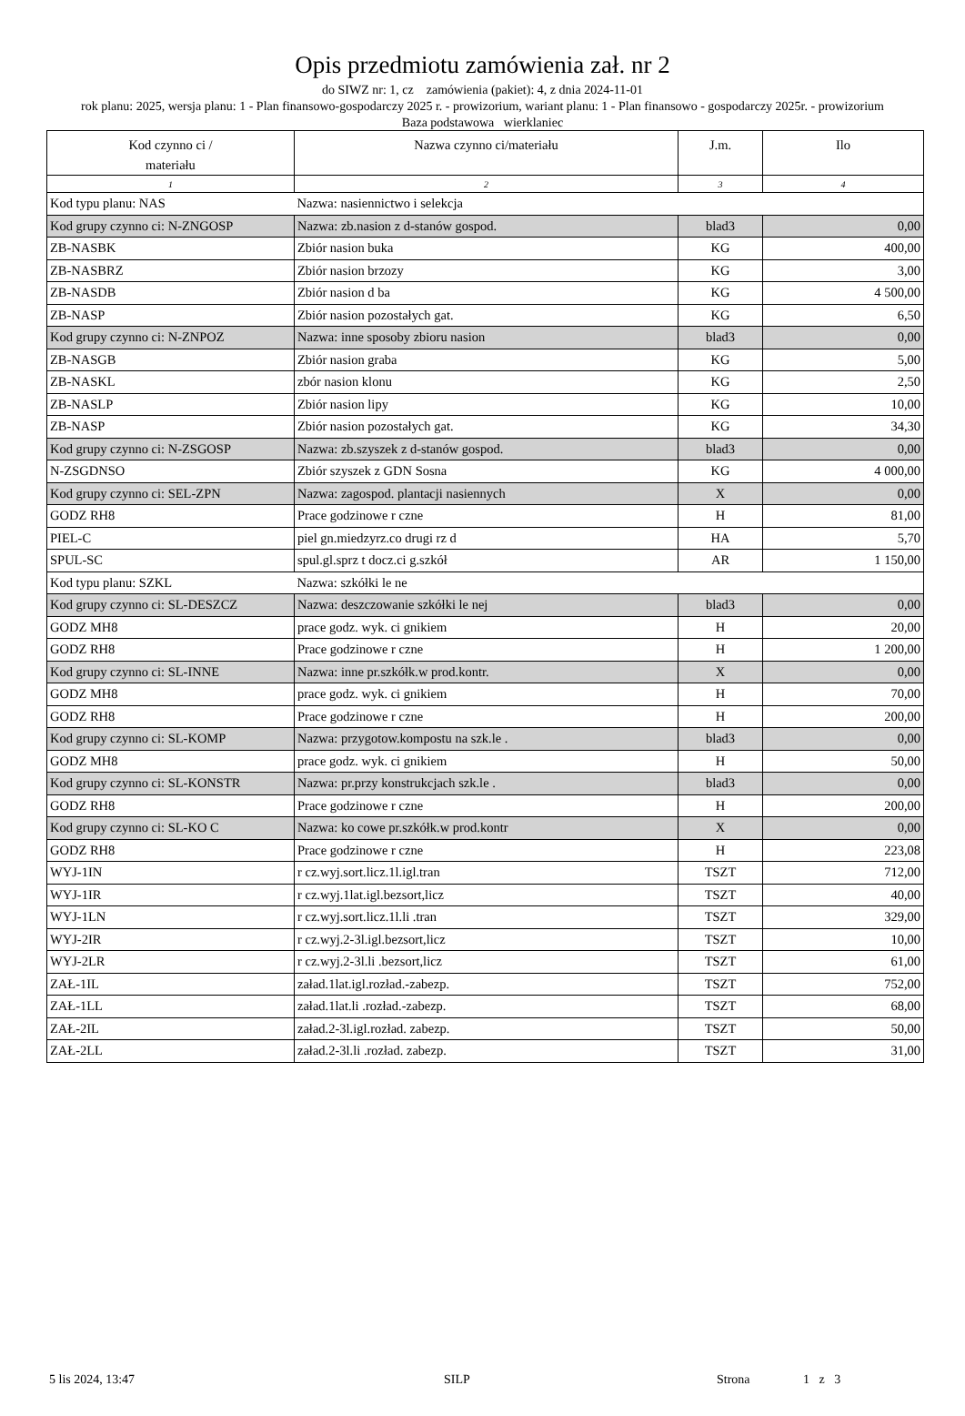Opis przedmiotu zamówienia zał. nr 2
do SIWZ nr: 1, cz zamówienia (pakiet): 4, z dnia 2024-11-01
rok planu: 2025, wersja planu: 1 - Plan finansowo-gospodarczy 2025 r. - prowizorium, wariant planu: 1 - Plan finansowo - gospodarczy 2025r. - prowizorium
Baza podstawowa wierklaniec
| Kod czynno ci / materiału | Nazwa czynno ci/materiału | J.m. | Ilo |
| --- | --- | --- | --- |
| 1 | 2 | 3 | 4 |
| Kod typu planu: NAS | Nazwa: nasiennictwo i selekcja | | |
| Kod grupy czynno ci: N-ZNGOSP | Nazwa: zb.nasion z d-stanów gospod. | blad3 | 0,00 |
| ZB-NASBK | Zbiór nasion buka | KG | 400,00 |
| ZB-NASBRZ | Zbiór nasion brzozy | KG | 3,00 |
| ZB-NASDB | Zbiór nasion d ba | KG | 4 500,00 |
| ZB-NASP | Zbiór nasion pozostałych gat. | KG | 6,50 |
| Kod grupy czynno ci: N-ZNPOZ | Nazwa: inne sposoby zbioru nasion | blad3 | 0,00 |
| ZB-NASGB | Zbiór nasion graba | KG | 5,00 |
| ZB-NASKL | zbór nasion klonu | KG | 2,50 |
| ZB-NASLP | Zbiór nasion lipy | KG | 10,00 |
| ZB-NASP | Zbiór nasion pozostałych gat. | KG | 34,30 |
| Kod grupy czynno ci: N-ZSGOSP | Nazwa: zb.szyszek z d-stanów gospod. | blad3 | 0,00 |
| N-ZSGDNSO | Zbiór szyszek z GDN Sosna | KG | 4 000,00 |
| Kod grupy czynno ci: SEL-ZPN | Nazwa: zagospod. plantacji nasiennych | X | 0,00 |
| GODZ RH8 | Prace godzinowe r czne | H | 81,00 |
| PIEL-C | piel gn.miedzyrz.co drugi rz d | HA | 5,70 |
| SPUL-SC | spul.gl.sprz t docz.ci g.szkół | AR | 1 150,00 |
| Kod typu planu: SZKL | Nazwa: szkółki le ne | | |
| Kod grupy czynno ci: SL-DESZCZ | Nazwa: deszczowanie szkółki le nej | blad3 | 0,00 |
| GODZ MH8 | prace godz. wyk. ci gnikiem | H | 20,00 |
| GODZ RH8 | Prace godzinowe r czne | H | 1 200,00 |
| Kod grupy czynno ci: SL-INNE | Nazwa: inne pr.szkółk.w prod.kontr. | X | 0,00 |
| GODZ MH8 | prace godz. wyk. ci gnikiem | H | 70,00 |
| GODZ RH8 | Prace godzinowe r czne | H | 200,00 |
| Kod grupy czynno ci: SL-KOMP | Nazwa: przygotow.kompostu na szk.le . | blad3 | 0,00 |
| GODZ MH8 | prace godz. wyk. ci gnikiem | H | 50,00 |
| Kod grupy czynno ci: SL-KONSTR | Nazwa: pr.przy konstrukcjach szk.le . | blad3 | 0,00 |
| GODZ RH8 | Prace godzinowe r czne | H | 200,00 |
| Kod grupy czynno ci: SL-KO C | Nazwa: ko cowe pr.szkółk.w prod.kontr | X | 0,00 |
| GODZ RH8 | Prace godzinowe r czne | H | 223,08 |
| WYJ-1IN | r cz.wyj.sort.licz.1l.igl.tran | TSZT | 712,00 |
| WYJ-1IR | r cz.wyj.1lat.igl.bezsort,licz | TSZT | 40,00 |
| WYJ-1LN | r cz.wyj.sort.licz.1l.li .tran | TSZT | 329,00 |
| WYJ-2IR | r cz.wyj.2-3l.igl.bezsort,licz | TSZT | 10,00 |
| WYJ-2LR | r cz.wyj.2-3l.li .bezsort,licz | TSZT | 61,00 |
| ZAŁ-1IL | załad.1lat.igl.rozład.-zabezp. | TSZT | 752,00 |
| ZAŁ-1LL | załad.1lat.li .rozład.-zabezp. | TSZT | 68,00 |
| ZAŁ-2IL | załad.2-3l.igl.rozład. zabezp. | TSZT | 50,00 |
| ZAŁ-2LL | załad.2-3l.li .rozład. zabezp. | TSZT | 31,00 |
5 lis 2024, 13:47 SILP Strona 1 z 3